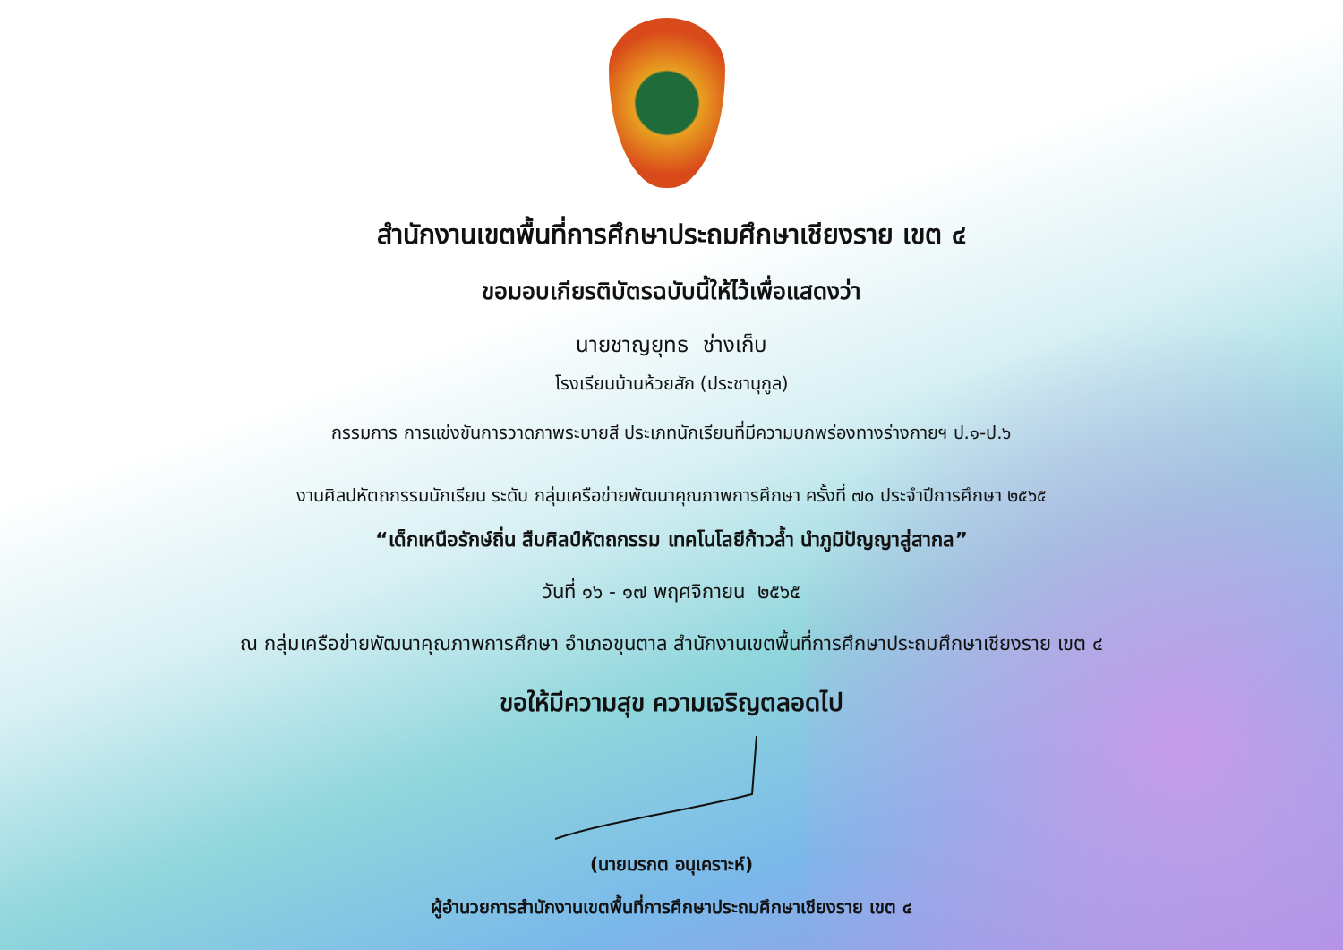สำนักงานเขตพื้นที่การศึกษาประถมศึกษาเชียงราย เขต ๔
ขอมอบเกียรติบัตรฉบับนี้ให้ไว้เพื่อแสดงว่า
นายชาญยุทธ ช่างเก็บ
โรงเรียนบ้านห้วยสัก (ประชานุกูล)
กรรมการ การแข่งขันการวาดภาพระบายสี ประเภทนักเรียนที่มีความบกพร่องทางร่างกายฯ ป.๑-ป.๖
งานศิลปหัตถกรรมนักเรียน ระดับ กลุ่มเครือข่ายพัฒนาคุณภาพการศึกษา ครั้งที่ ๗๐ ประจำปีการศึกษา ๒๕๖๕
“เด็กเหนือรักษ์ถิ่น สืบศิลป์หัตถกรรม เทคโนโลยีก้าวล้ำ นำภูมิปัญญาสู่สากล”
วันที่ ๑๖ - ๑๗ พฤศจิกายน ๒๕๖๕
ณ กลุ่มเครือข่ายพัฒนาคุณภาพการศึกษา อำเภอขุนตาล สำนักงานเขตพื้นที่การศึกษาประถมศึกษาเชียงราย เขต ๔
ขอให้มีความสุข ความเจริญตลอดไป
(นายมรกต อนุเคราะห์)
ผู้อำนวยการสำนักงานเขตพื้นที่การศึกษาประถมศึกษาเชียงราย เขต ๔